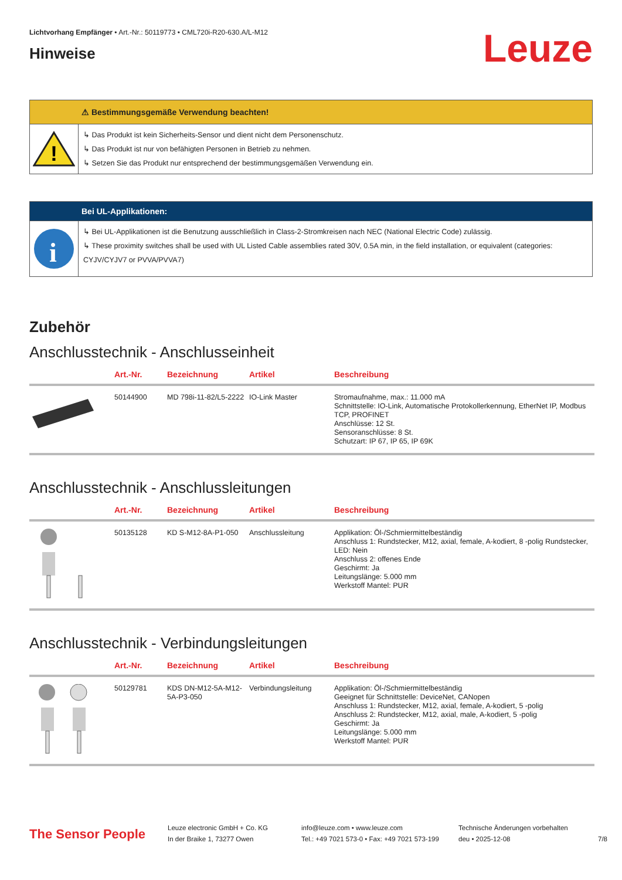Lichtvorhang Empfänger • Art.-Nr.: 50119773 • CML720i-R20-630.A/L-M12
Hinweise
Leuze
⚠ Bestimmungsgemäße Verwendung beachten!
!
↳ Das Produkt ist kein Sicherheits-Sensor und dient nicht dem Personenschutz.
↳ Das Produkt ist nur von befähigten Personen in Betrieb zu nehmen.
↳ Setzen Sie das Produkt nur entsprechend der bestimmungsgemäßen Verwendung ein.
Bei UL-Applikationen:
i
↳ Bei UL-Applikationen ist die Benutzung ausschließlich in Class-2-Stromkreisen nach NEC (National Electric Code) zulässig.
↳ These proximity switches shall be used with UL Listed Cable assemblies rated 30V, 0.5A min, in the field installation, or equivalent (categories: CYJV/CYJV7 or PVVA/PVVA7)
Zubehör
Anschlusstechnik - Anschlusseinheit
| | Art.-Nr. | Bezeichnung | Artikel | Beschreibung |
| --- | --- | --- | --- | --- |
| | 50144900 | MD 798i-11-82/L5-2222 | IO-Link Master | Stromaufnahme, max.: 11.000 mA Schnittstelle: IO-Link, Automatische Protokollerkennung, EtherNet IP, Modbus TCP, PROFINET Anschlüsse: 12 St. Sensoranschlüsse: 8 St. Schutzart: IP 67, IP 65, IP 69K |
Anschlusstechnik - Anschlussleitungen
| | Art.-Nr. | Bezeichnung | Artikel | Beschreibung |
| --- | --- | --- | --- | --- |
| | 50135128 | KD S-M12-8A-P1-050 | Anschlussleitung | Applikation: Öl-/Schmiermittelbeständig Anschluss 1: Rundstecker, M12, axial, female, A-kodiert, 8 -polig Rundstecker, LED: Nein Anschluss 2: offenes Ende Geschirmt: Ja Leitungslänge: 5.000 mm Werkstoff Mantel: PUR |
Anschlusstechnik - Verbindungsleitungen
| | Art.-Nr. | Bezeichnung | Artikel | Beschreibung |
| --- | --- | --- | --- | --- |
| | 50129781 | KDS DN-M12-5A-M12-5A-P3-050 | Verbindungsleitung | Applikation: Öl-/Schmiermittelbeständig Geeignet für Schnittstelle: DeviceNet, CANopen Anschluss 1: Rundstecker, M12, axial, female, A-kodiert, 5 -polig Anschluss 2: Rundstecker, M12, axial, male, A-kodiert, 5 -polig Geschirmt: Ja Leitungslänge: 5.000 mm Werkstoff Mantel: PUR |
The Sensor People
Leuze electronic GmbH + Co. KG
In der Braike 1, 73277 Owen
info@leuze.com • www.leuze.com
Tel.: +49 7021 573-0 • Fax: +49 7021 573-199
Technische Änderungen vorbehalten
deu • 2025-12-08
7/8